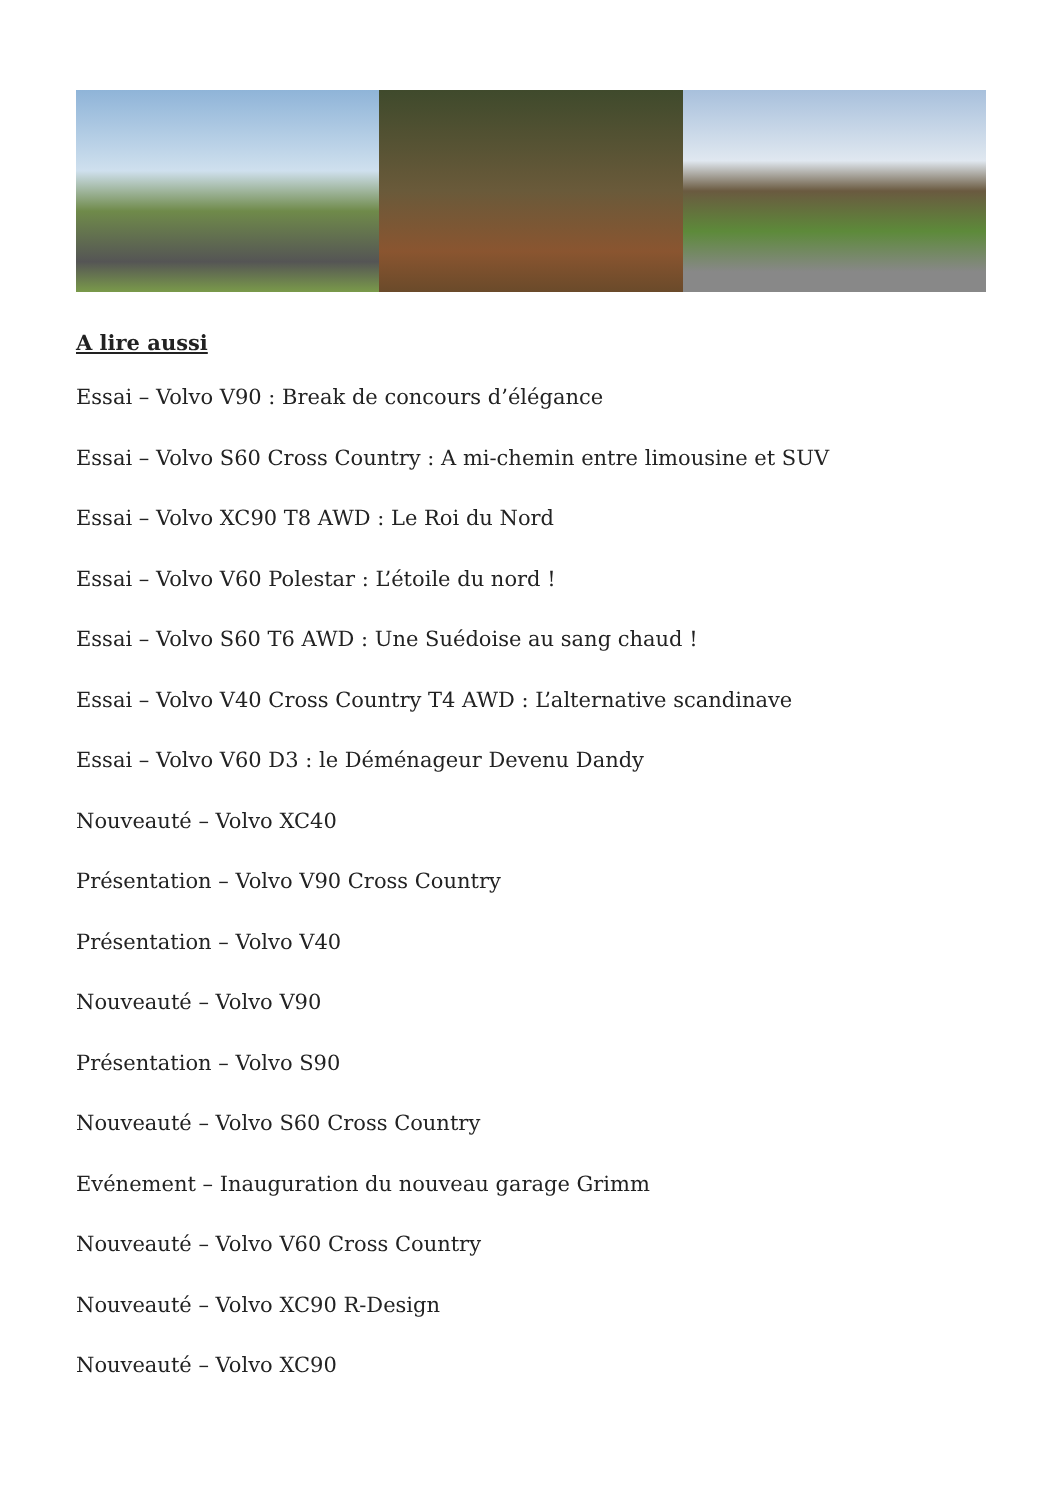A lire aussi
Essai – Volvo V90 : Break de concours d’élégance
Essai – Volvo S60 Cross Country : A mi-chemin entre limousine et SUV
Essai – Volvo XC90 T8 AWD : Le Roi du Nord
Essai – Volvo V60 Polestar : L’étoile du nord !
Essai – Volvo S60 T6 AWD : Une Suédoise au sang chaud !
Essai – Volvo V40 Cross Country T4 AWD : L’alternative scandinave
Essai – Volvo V60 D3 : le Déménageur Devenu Dandy
Nouveauté – Volvo XC40
Présentation – Volvo V90 Cross Country
Présentation – Volvo V40
Nouveauté – Volvo V90
Présentation – Volvo S90
Nouveauté – Volvo S60 Cross Country
Evénement – Inauguration du nouveau garage Grimm
Nouveauté – Volvo V60 Cross Country
Nouveauté – Volvo XC90 R-Design
Nouveauté – Volvo XC90